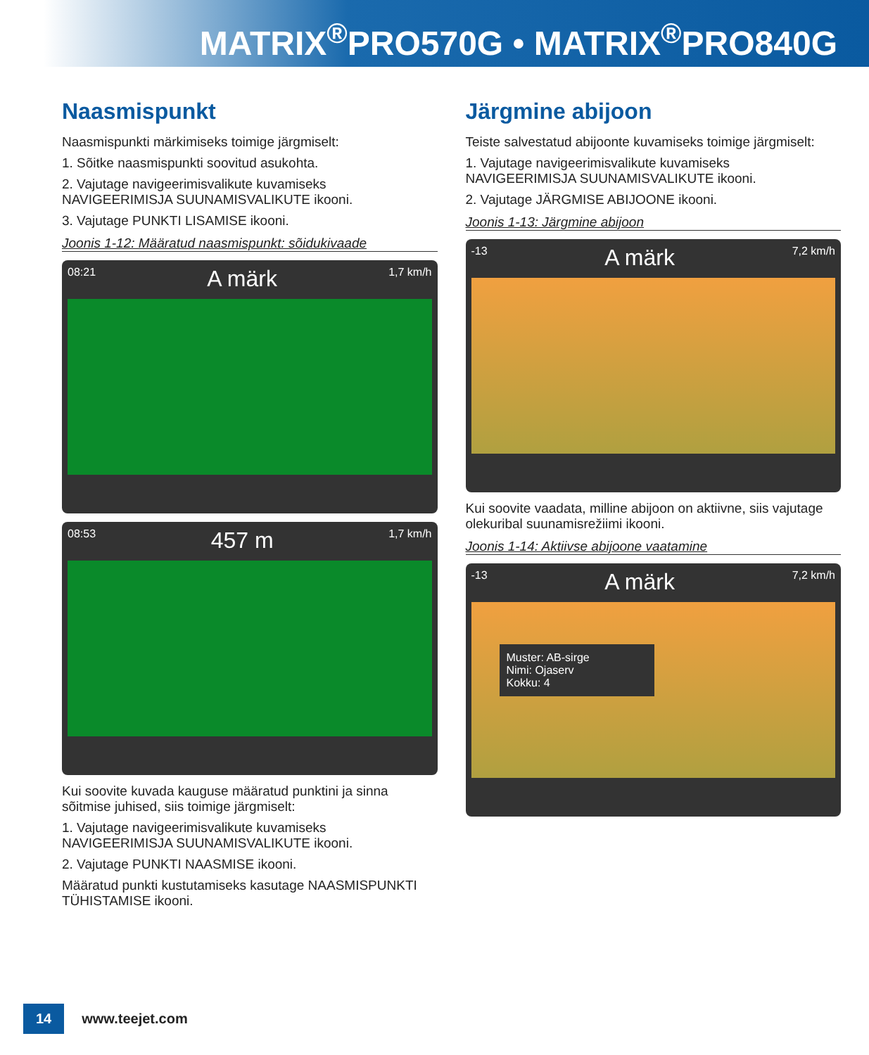MATRIX<sup>®</sup>PRO570G • MATRIX<sup>®</sup>PRO840G
Naasmispunkt
Naasmispunkti märkimiseks toimige järgmiselt:
1. Sõitke naasmispunkti soovitud asukohta.
2. Vajutage navigeerimisvalikute kuvamiseks NAVIGEERIMISJA SUUNAMISVALIKUTE ikooni.
3. Vajutage PUNKTI LISAMISE ikooni.
Joonis 1-12: Määratud naasmispunkt: sõidukivaade
08:21 A märk 1,7 km/h
08:53 457 m 1,7 km/h
Kui soovite kuvada kauguse määratud punktini ja sinna sõitmise juhised, siis toimige järgmiselt:
1. Vajutage navigeerimisvalikute kuvamiseks NAVIGEERIMISJA SUUNAMISVALIKUTE ikooni.
2. Vajutage PUNKTI NAASMISE ikooni.
Määratud punkti kustutamiseks kasutage NAASMISPUNKTI TÜHISTAMISE ikooni.
Järgmine abijoon
Teiste salvestatud abijoonte kuvamiseks toimige järgmiselt:
1. Vajutage navigeerimisvalikute kuvamiseks NAVIGEERIMISJA SUUNAMISVALIKUTE ikooni.
2. Vajutage JÄRGMISE ABIJOONE ikooni.
Joonis 1-13: Järgmine abijoon
-13 A märk 7,2 km/h
Kui soovite vaadata, milline abijoon on aktiivne, siis vajutage olekuribal suunamisrežiimi ikooni.
Joonis 1-14: Aktiivse abijoone vaatamine
-13 A märk 7,2 km/h
Muster: AB-sirge
Nimi: Ojaserv
Kokku: 4
14 www.teejet.com